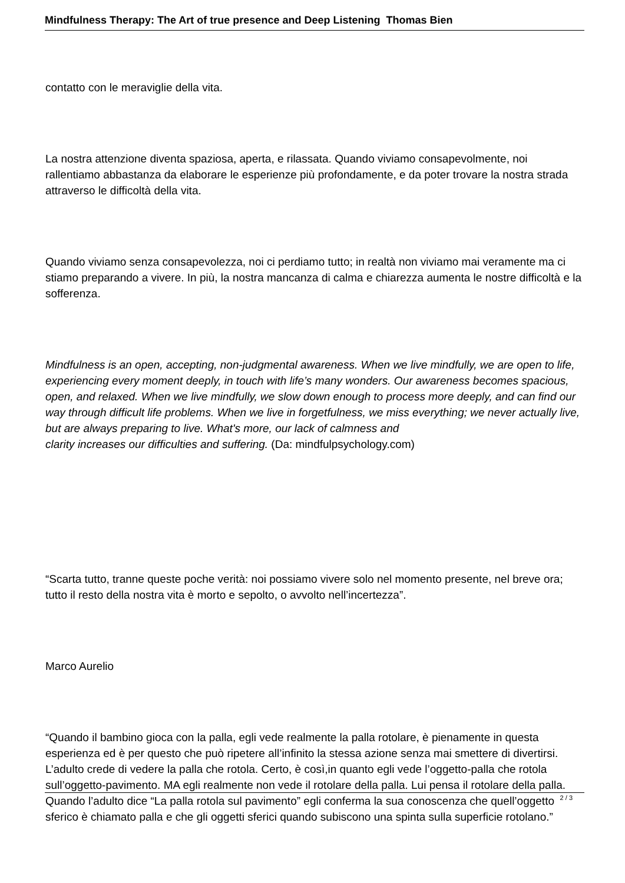Mindfulness Therapy: The Art of true presence and Deep Listening Thomas Bien
contatto con le meraviglie della vita.
La nostra attenzione diventa spaziosa, aperta, e rilassata. Quando viviamo consapevolmente, noi rallentiamo abbastanza da elaborare le esperienze più profondamente, e da poter trovare la nostra strada attraverso le difficoltà della vita.
Quando viviamo senza consapevolezza, noi ci perdiamo tutto; in realtà non viviamo mai veramente ma ci stiamo preparando a vivere. In più, la nostra mancanza di calma e chiarezza aumenta le nostre difficoltà e la sofferenza.
Mindfulness is an open, accepting, non-judgmental awareness. When we live mindfully, we are open to life, experiencing every moment deeply, in touch with life’s many wonders. Our awareness becomes spacious, open, and relaxed. When we live mindfully, we slow down enough to process more deeply, and can find our way through difficult life problems. When we live in forgetfulness, we miss everything; we never actually live, but are always preparing to live. What's more, our lack of calmness and
clarity increases our difficulties and suffering. (Da: mindfulpsychology.com)
“Scarta tutto, tranne queste poche verità: noi possiamo vivere solo nel momento presente, nel breve ora; tutto il resto della nostra vita è morto e sepolto, o avvolto nell’incertezza”.
Marco Aurelio
“Quando il bambino gioca con la palla, egli vede realmente la palla rotolare, è pienamente in questa esperienza ed è per questo che può ripetere all’infinito la stessa azione senza mai smettere di divertirsi. L’adulto crede di vedere la palla che rotola. Certo, è così,in quanto egli vede l’oggetto-palla che rotola sull’oggetto-pavimento. MA egli realmente non vede il rotolare della palla. Lui pensa il rotolare della palla. Quando l’adulto dice “La palla rotola sul pavimento” egli conferma la sua conoscenza che quell’oggetto sferico è chiamato palla e che gli oggetti sferici quando subiscono una spinta sulla superficie rotolano.”
2 / 3